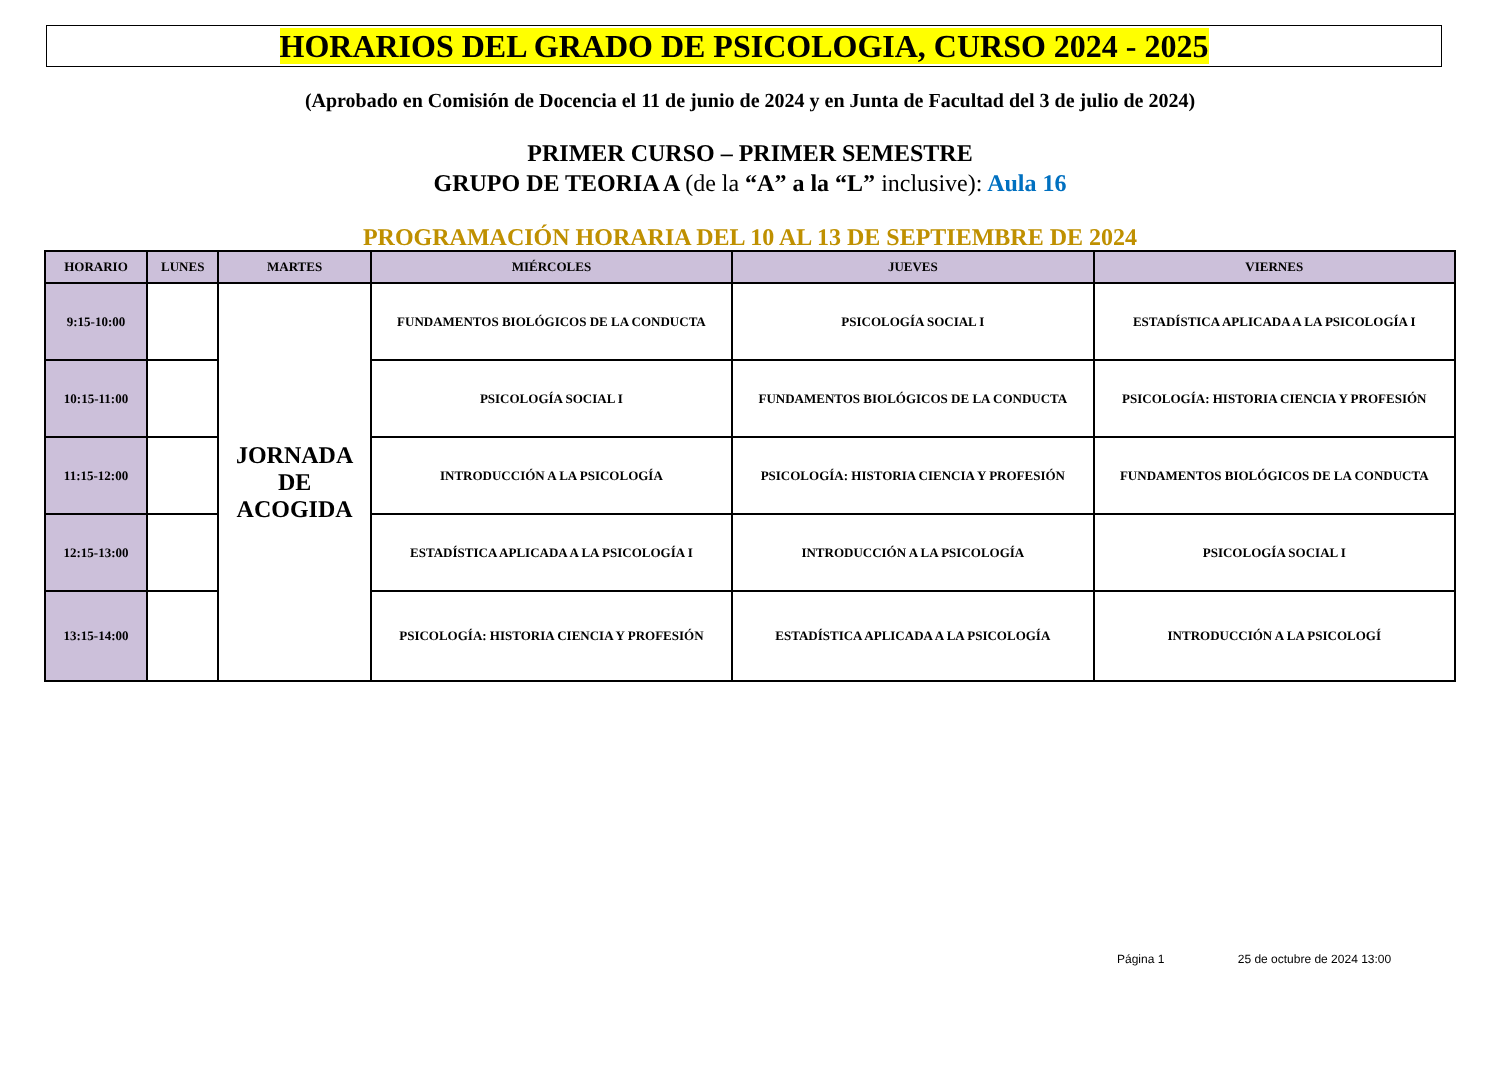HORARIOS DEL GRADO DE PSICOLOGIA, CURSO 2024 - 2025
(Aprobado en Comisión de Docencia el 11 de junio de 2024 y en Junta de Facultad del 3 de julio de 2024)
PRIMER CURSO – PRIMER SEMESTRE
GRUPO DE TEORIA A (de la “A” a la “L” inclusive): Aula 16
PROGRAMACIÓN HORARIA DEL 10 AL 13 DE SEPTIEMBRE DE 2024
| HORARIO | LUNES | MARTES | MIÉRCOLES | JUEVES | VIERNES |
| --- | --- | --- | --- | --- | --- |
| 9:15-10:00 | | JORNADA DE ACOGIDA | FUNDAMENTOS BIOLÓGICOS DE LA CONDUCTA | PSICOLOGÍA SOCIAL I | ESTADÍSTICA APLICADA A LA PSICOLOGÍA I |
| 10:15-11:00 | | | PSICOLOGÍA SOCIAL I | FUNDAMENTOS BIOLÓGICOS DE LA CONDUCTA | PSICOLOGÍA: HISTORIA CIENCIA Y PROFESIÓN |
| 11:15-12:00 | | | INTRODUCCIÓN A LA PSICOLOGÍA | PSICOLOGÍA: HISTORIA CIENCIA Y PROFESIÓN | FUNDAMENTOS BIOLÓGICOS DE LA CONDUCTA |
| 12:15-13:00 | | | ESTADÍSTICA APLICADA A LA PSICOLOGÍA I | INTRODUCCIÓN A LA PSICOLOGÍA | PSICOLOGÍA SOCIAL I |
| 13:15-14:00 | | | PSICOLOGÍA: HISTORIA CIENCIA Y PROFESIÓN | ESTADÍSTICA APLICADA A LA PSICOLOGÍA | INTRODUCCIÓN A LA PSICOLOGÍ |
Página 1 25 de octubre de 2024 13:00